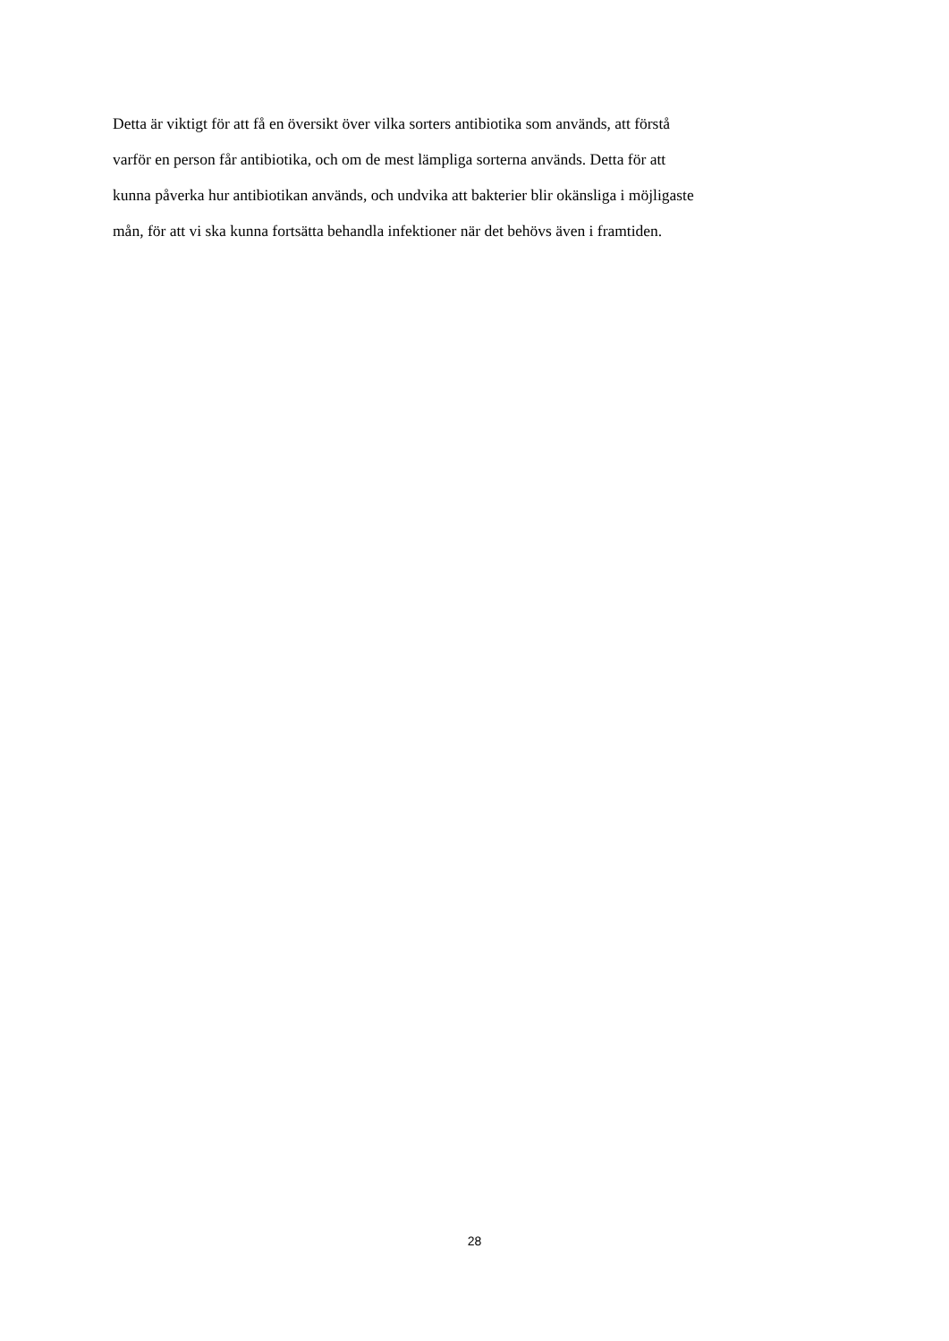Detta är viktigt för att få en översikt över vilka sorters antibiotika som används, att förstå
varför en person får antibiotika, och om de mest lämpliga sorterna används. Detta för att
kunna påverka hur antibiotikan används, och undvika att bakterier blir okänsliga i möjligaste
mån, för att vi ska kunna fortsätta behandla infektioner när det behövs även i framtiden.
28